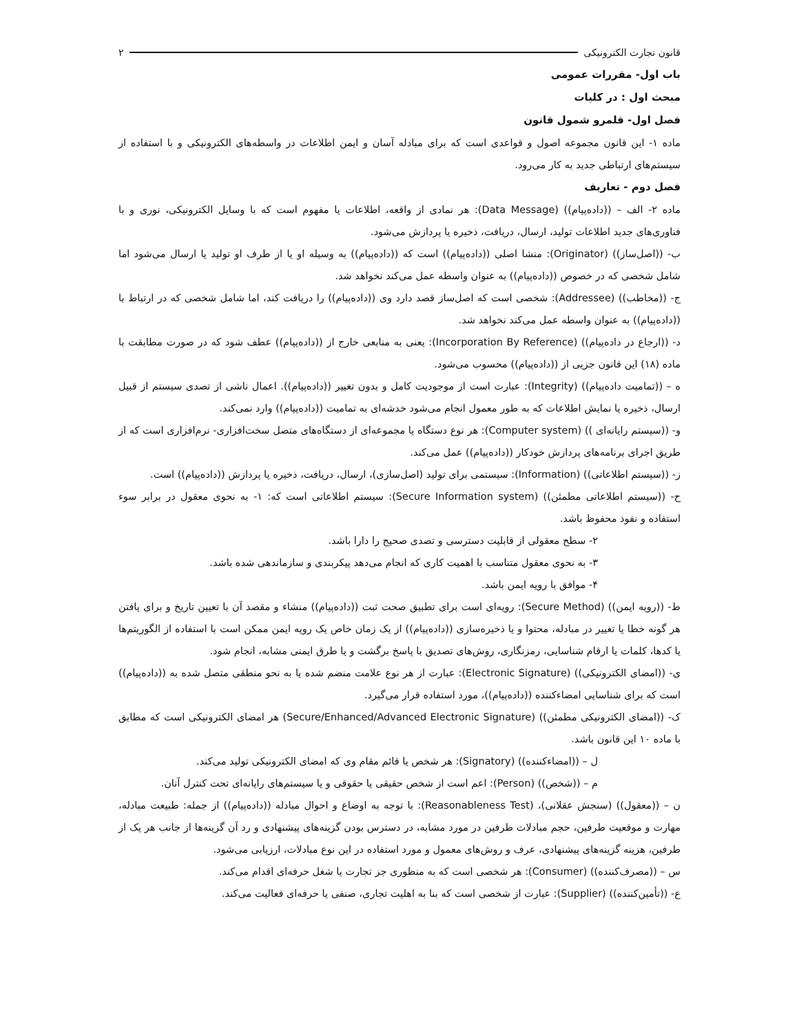قانون تجارت الکترونیکی ۲
باب اول- مقررات عمومی
مبحث اول : در کلیات
فصل اول- قلمرو شمول قانون
ماده ۱- این قانون مجموعه اصول و قواعدی است که برای مبادله آسان و ایمن اطلاعات در واسطه‌های الکترونیکی و با استفاده از سیستم‌های ارتباطی جدید به کار می‌رود.
فصل دوم - تعاریف
ماده ۲- الف – ((داده‌پیام)) (Data Message): هر نمادی از واقعه، اطلاعات یا مفهوم است که با وسایل الکترونیکی، نوری و با فناوری‌های جدید اطلاعات تولید، ارسال، دریافت، ذخیره یا پردازش می‌شود.
ب- ((اصل‌ساز)) (Originator): منشا اصلی ((داده‌پیام)) است که ((داده‌پیام)) به وسیله او یا از طرف او تولید یا ارسال می‌شود اما شامل شخصی که در خصوص ((داده‌پیام)) به عنوان واسطه عمل می‌کند نخواهد شد.
ج- ((مخاطب)) (Addressee): شخصی است که اصل‌ساز قصد دارد وی ((داده‌پیام)) را دریافت کند، اما شامل شخصی که در ارتباط با ((داده‌پیام)) به عنوان واسطه عمل می‌کند نخواهد شد.
د- ((ارجاع در داده‌پیام)) (Incorporation By Reference): یعنی به منابعی خارج از ((داده‌پیام)) عطف شود که در صورت مطابقت با ماده (۱۸) این قانون جزیی از ((داده‌پیام)) محسوب می‌شود.
ه – ((تمامیت داده‌پیام)) (Integrity): عبارت است از موجودیت کامل و بدون تغییر ((داده‌پیام)). اعمال ناشی از تصدی سیستم از قبیل ارسال، ذخیره یا نمایش اطلاعات که به طور معمول انجام می‌شود خدشه‌ای به تمامیت ((داده‌پیام)) وارد نمی‌کند.
و- ((سیستم رایانه‌ای )) (Computer system): هر نوع دستگاه یا مجموعه‌ای از دستگاه‌های متصل سخت‌افزاری- نرم‌افزاری است که از طریق اجرای برنامه‌های پردازش خودکار ((داده‌پیام)) عمل می‌کند.
ز- ((سیستم اطلاعاتی)) (Information): سیستمی برای تولید (اصل‌سازی)، ارسال، دریافت، ذخیره یا پردازش ((داده‌پیام)) است.
ح- ((سیستم اطلاعاتی مطمئن)) (Secure Information system): سیستم اطلاعاتی است که: ۱- به نحوی معقول در برابر سوء استفاده و نفوذ محفوظ باشد.
۲- سطح معقولی از قابلیت دسترسی و تصدی صحیح را دارا باشد.
۳- به نحوی معقول متناسب با اهمیت کاری که انجام می‌دهد پیکربندی و سازماندهی شده باشد.
۴- موافق با رویه ایمن باشد.
ط- ((رویه ایمن)) (Secure Method): رویه‌ای است برای تطبیق صحت ثبت ((داده‌پیام)) منشاء و مقصد آن با تعیین تاریخ و برای یافتن هر گونه خطا یا تغییر در مبادله، محتوا و یا ذخیره‌سازی ((داده‌پیام)) از یک زمان خاص یک رویه ایمن ممکن است با استفاده از الگوریتم‌ها یا کدها، کلمات یا ارقام شناسایی، رمزنگاری، روش‌های تصدیق با پاسخ برگشت و یا طرق ایمنی مشابه، انجام شود.
ی- ((امضای الکترونیکی)) (Electronic Signature): عبارت از هر نوع علامت منضم شده یا به نحو منطقی متصل شده به ((داده‌پیام)) است که برای شناسایی امضاءکننده ((داده‌پیام))، مورد استفاده قرار می‌گیرد.
ک- ((امضای الکترونیکی مطمئن)) (Secure/Enhanced/Advanced Electronic Signature) هر امضای الکترونیکی است که مطابق با ماده ۱۰ این قانون باشد.
ل – ((امضاءکننده)) (Signatory): هر شخص یا قائم مقام وی که امضای الکترونیکی تولید می‌کند.
م – ((شخص)) (Person): اعم است از شخص حقیقی یا حقوقی و یا سیستم‌های رایانه‌ای تحت کنترل آنان.
ن – ((معقول)) (سنجش عقلانی)، (Reasonableness Test): با توجه به اوضاع و احوال مبادله ((داده‌پیام)) از جمله: طبیعت مبادله، مهارت و موقعیت طرفین، حجم مبادلات طرفین در مورد مشابه، در دسترس بودن گزینه‌های پیشنهادی و رد آن گزینه‌ها از جانب هر یک از طرفین، هزینه گزینه‌های پیشنهادی، عرف و روش‌های معمول و مورد استفاده در این نوع مبادلات، ارزیابی می‌شود.
س – ((مصرف‌کننده)) (Consumer): هر شخصی است که به منظوری جز تجارت یا شغل حرفه‌ای اقدام می‌کند.
ع- ((تأمین‌کننده)) (Supplier): عبارت از شخصی است که بنا به اهلیت تجاری، صنفی یا حرفه‌ای فعالیت می‌کند.